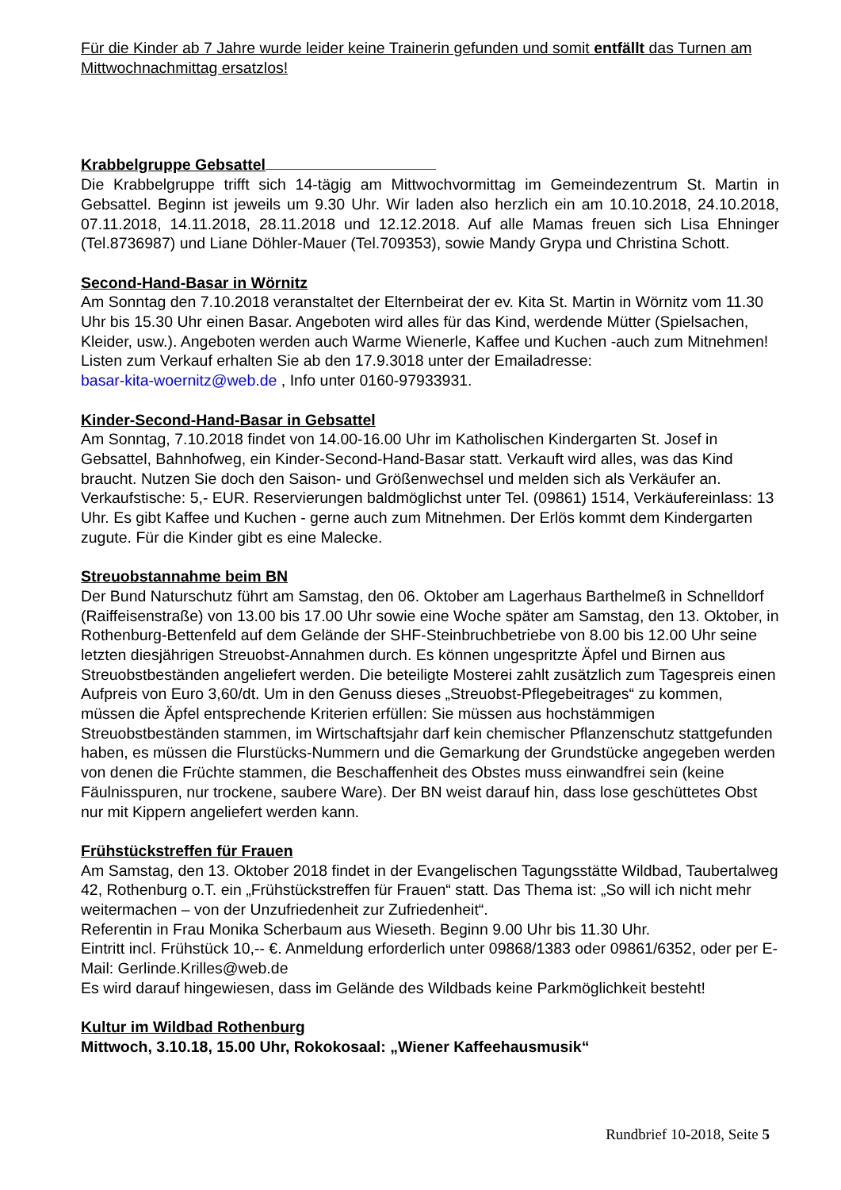Für die Kinder ab 7 Jahre wurde leider keine Trainerin gefunden und somit entfällt das Turnen am Mittwochnachmittag ersatzlos!
Krabbelgruppe Gebsattel
Die Krabbelgruppe trifft sich 14-tägig am Mittwochvormittag im Gemeindezentrum St. Martin in Gebsattel. Beginn ist jeweils um 9.30 Uhr. Wir laden also herzlich ein am 10.10.2018, 24.10.2018, 07.11.2018, 14.11.2018, 28.11.2018 und 12.12.2018. Auf alle Mamas freuen sich Lisa Ehninger (Tel.8736987) und Liane Döhler-Mauer (Tel.709353), sowie Mandy Grypa und Christina Schott.
Second-Hand-Basar in Wörnitz
Am Sonntag den 7.10.2018 veranstaltet der Elternbeirat der ev. Kita St. Martin in Wörnitz vom 11.30 Uhr bis 15.30 Uhr einen Basar. Angeboten wird alles für das Kind, werdende Mütter (Spielsachen, Kleider, usw.). Angeboten werden auch Warme Wienerle, Kaffee und Kuchen -auch zum Mitnehmen!
Listen zum Verkauf erhalten Sie ab den 17.9.3018 unter der Emailadresse:
basar-kita-woernitz@web.de , Info unter 0160-97933931.
Kinder-Second-Hand-Basar in Gebsattel
Am Sonntag, 7.10.2018 findet von 14.00-16.00 Uhr im Katholischen Kindergarten St. Josef in Gebsattel, Bahnhofweg, ein Kinder-Second-Hand-Basar statt. Verkauft wird alles, was das Kind braucht. Nutzen Sie doch den Saison- und Größenwechsel und melden sich als Verkäufer an. Verkaufstische: 5,- EUR. Reservierungen baldmöglichst unter Tel. (09861) 1514, Verkäufereinlass: 13 Uhr. Es gibt Kaffee und Kuchen - gerne auch zum Mitnehmen. Der Erlös kommt dem Kindergarten zugute. Für die Kinder gibt es eine Malecke.
Streuobstannahme beim BN
Der Bund Naturschutz führt am Samstag, den 06. Oktober am Lagerhaus Barthelmeß in Schnelldorf (Raiffeisenstraße) von 13.00 bis 17.00 Uhr sowie eine Woche später am Samstag, den 13. Oktober, in Rothenburg-Bettenfeld auf dem Gelände der SHF-Steinbruchbetriebe von 8.00 bis 12.00 Uhr seine letzten diesjährigen Streuobst-Annahmen durch. Es können ungespritzte Äpfel und Birnen aus Streuobstbeständen angeliefert werden. Die beteiligte Mosterei zahlt zusätzlich zum Tagespreis einen Aufpreis von Euro 3,60/dt. Um in den Genuss dieses „Streuobst-Pflegebeitrages“ zu kommen, müssen die Äpfel entsprechende Kriterien erfüllen: Sie müssen aus hochstämmigen Streuobstbeständen stammen, im Wirtschaftsjahr darf kein chemischer Pflanzenschutz stattgefunden haben, es müssen die Flurstücks-Nummern und die Gemarkung der Grundstücke angegeben werden von denen die Früchte stammen, die Beschaffenheit des Obstes muss einwandfrei sein (keine Fäulnisspuren, nur trockene, saubere Ware). Der BN weist darauf hin, dass lose geschüttetes Obst nur mit Kippern angeliefert werden kann.
Frühstückstreffen für Frauen
Am Samstag, den 13. Oktober 2018 findet in der Evangelischen Tagungsstätte Wildbad, Taubertalweg 42, Rothenburg o.T. ein „Frühstückstreffen für Frauen“ statt. Das Thema ist: „So will ich nicht mehr weitermachen – von der Unzufriedenheit zur Zufriedenheit“.
Referentin in Frau Monika Scherbaum aus Wieseth. Beginn 9.00 Uhr bis 11.30 Uhr.
Eintritt incl. Frühstück 10,-- €. Anmeldung erforderlich unter 09868/1383 oder 09861/6352, oder per E-Mail: Gerlinde.Krilles@web.de
Es wird darauf hingewiesen, dass im Gelände des Wildbads keine Parkmöglichkeit besteht!
Kultur im Wildbad Rothenburg
Mittwoch, 3.10.18, 15.00 Uhr, Rokokosaal: „Wiener Kaffeehausmusik“
Rundbrief 10-2018, Seite 5